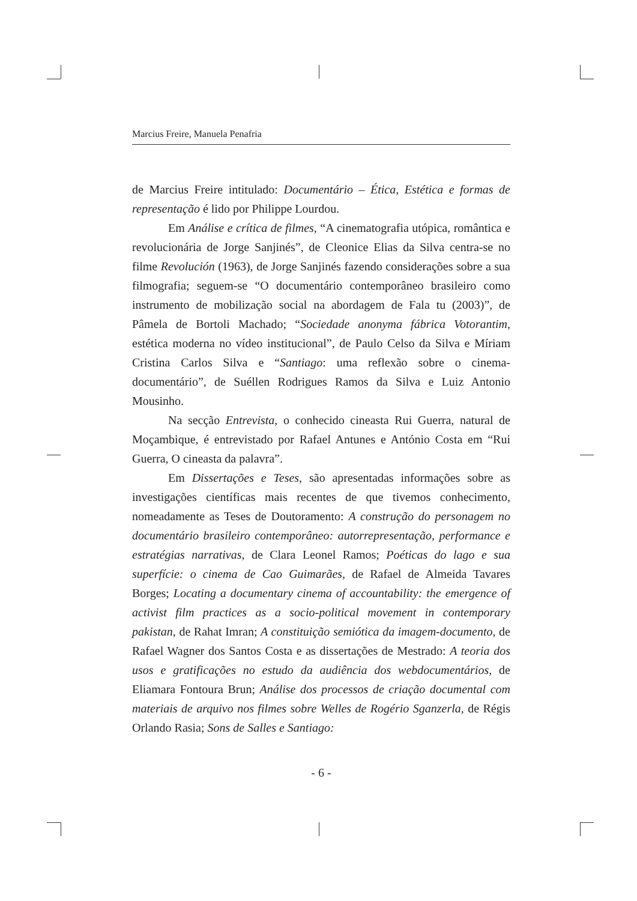Marcius Freire, Manuela Penafria
de Marcius Freire intitulado: Documentário – Ética, Estética e formas de representação é lido por Philippe Lourdou.
Em Análise e crítica de filmes, “A cinematografia utópica, romântica e revolucionária de Jorge Sanjinés”, de Cleonice Elias da Silva centra-se no filme Revolución (1963), de Jorge Sanjinés fazendo considerações sobre a sua filmografia; seguem-se “O documentário contemporâneo brasileiro como instrumento de mobilização social na abordagem de Fala tu (2003)”, de Pâmela de Bortoli Machado; “Sociedade anonyma fábrica Votorantim, estética moderna no vídeo institucional”, de Paulo Celso da Silva e Míriam Cristina Carlos Silva e “Santiago: uma reflexão sobre o cinema-documentário”, de Suéllen Rodrigues Ramos da Silva e Luiz Antonio Mousinho.
Na secção Entrevista, o conhecido cineasta Rui Guerra, natural de Moçambique, é entrevistado por Rafael Antunes e António Costa em “Rui Guerra, O cineasta da palavra”.
Em Dissertações e Teses, são apresentadas informações sobre as investigações científicas mais recentes de que tivemos conhecimento, nomeadamente as Teses de Doutoramento: A construção do personagem no documentário brasileiro contemporâneo: autorrepresentação, performance e estratégias narrativas, de Clara Leonel Ramos; Poéticas do lago e sua superfície: o cinema de Cao Guimarães, de Rafael de Almeida Tavares Borges; Locating a documentary cinema of accountability: the emergence of activist film practices as a socio-political movement in contemporary pakistan, de Rahat Imran; A constituição semiótica da imagem-documento, de Rafael Wagner dos Santos Costa e as dissertações de Mestrado: A teoria dos usos e gratificações no estudo da audiência dos webdocumentários, de Eliamara Fontoura Brun; Análise dos processos de criação documental com materiais de arquivo nos filmes sobre Welles de Rogério Sganzerla, de Régis Orlando Rasia; Sons de Salles e Santiago:
- 6 -